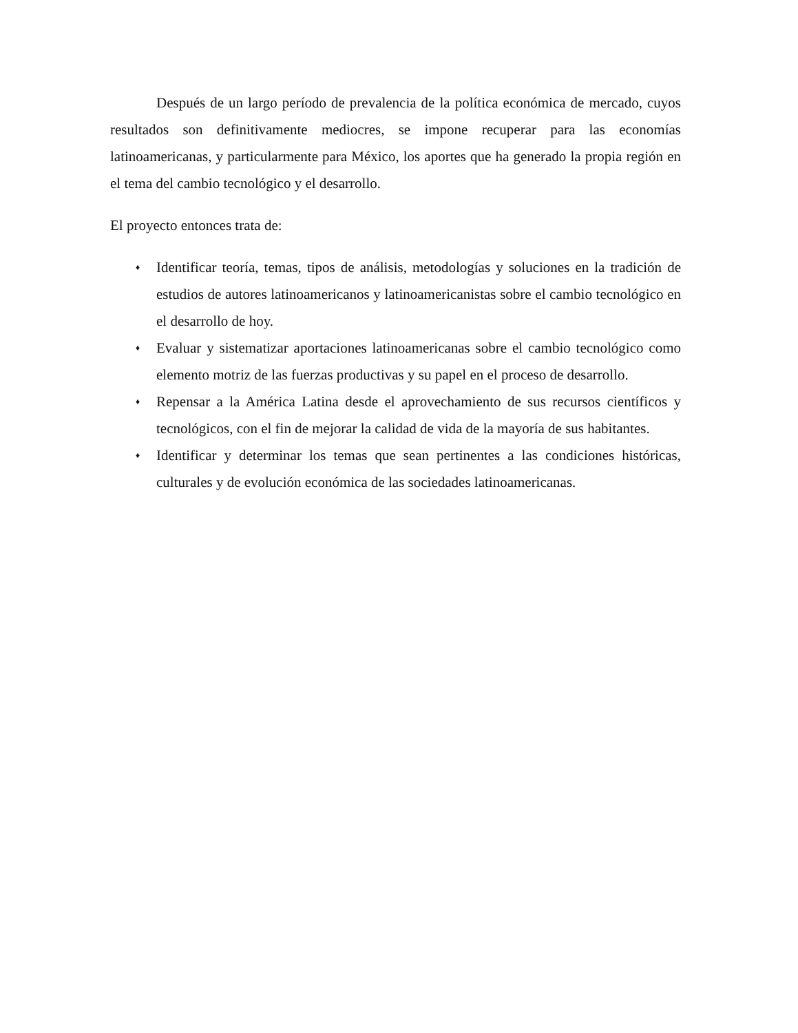Después de un largo período de prevalencia de la política económica de mercado, cuyos resultados son definitivamente mediocres, se impone recuperar para las economías latinoamericanas, y particularmente para México, los aportes que ha generado la propia región en el tema del cambio tecnológico y el desarrollo.
El proyecto entonces trata de:
♦ Identificar teoría, temas, tipos de análisis, metodologías y soluciones en la tradición de estudios de autores latinoamericanos y latinoamericanistas sobre el cambio tecnológico en el desarrollo de hoy.
♦ Evaluar y sistematizar aportaciones latinoamericanas sobre el cambio tecnológico como elemento motriz de las fuerzas productivas y su papel en el proceso de desarrollo.
♦ Repensar a la América Latina desde el aprovechamiento de sus recursos científicos y tecnológicos, con el fin de mejorar la calidad de vida de la mayoría de sus habitantes.
♦ Identificar y determinar los temas que sean pertinentes a las condiciones históricas, culturales y de evolución económica de las sociedades latinoamericanas.